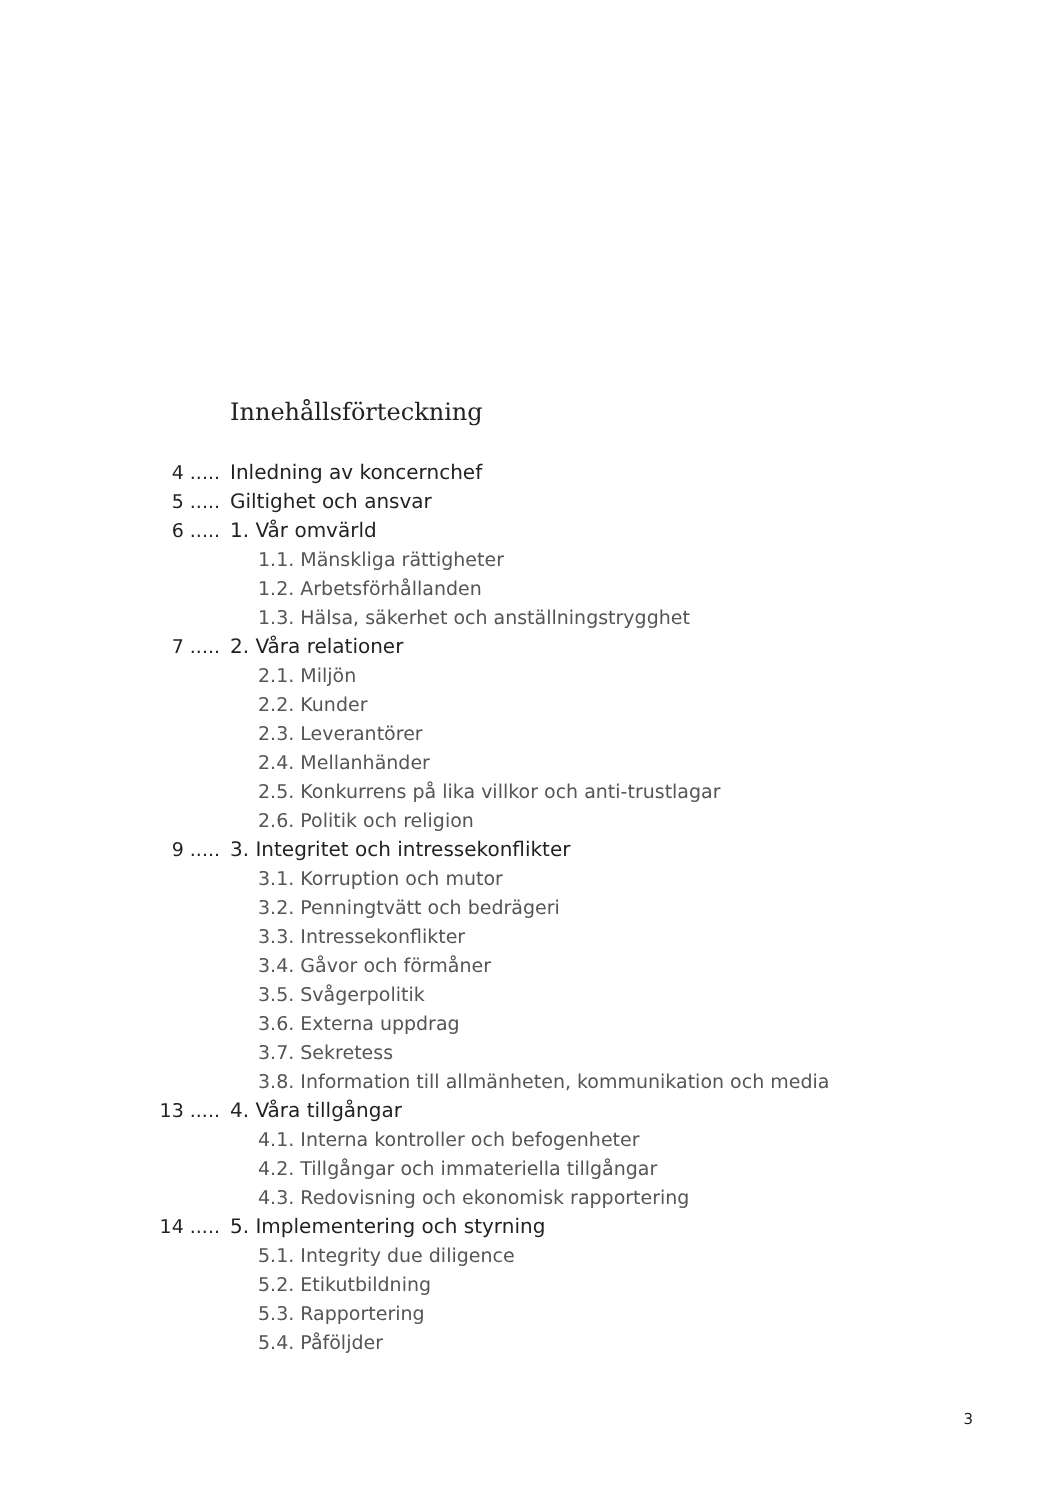Innehållsförteckning
4 ..... Inledning av koncernchef
5 ..... Giltighet och ansvar
6 ..... 1. Vår omvärld
1.1. Mänskliga rättigheter
1.2. Arbetsförhållanden
1.3. Hälsa, säkerhet och anställningstrygghet
7 ..... 2. Våra relationer
2.1. Miljön
2.2. Kunder
2.3. Leverantörer
2.4. Mellanhänder
2.5. Konkurrens på lika villkor och anti-trustlagar
2.6. Politik och religion
9 ..... 3. Integritet och intressekonflikter
3.1. Korruption och mutor
3.2. Penningtvätt och bedrägeri
3.3. Intressekonflikter
3.4. Gåvor och förmåner
3.5. Svågerpolitik
3.6. Externa uppdrag
3.7. Sekretess
3.8. Information till allmänheten, kommunikation och media
13 ..... 4. Våra tillgångar
4.1. Interna kontroller och befogenheter
4.2. Tillgångar och immateriella tillgångar
4.3. Redovisning och ekonomisk rapportering
14 ..... 5. Implementering och styrning
5.1. Integrity due diligence
5.2. Etikutbildning
5.3. Rapportering
5.4. Påföljder
3